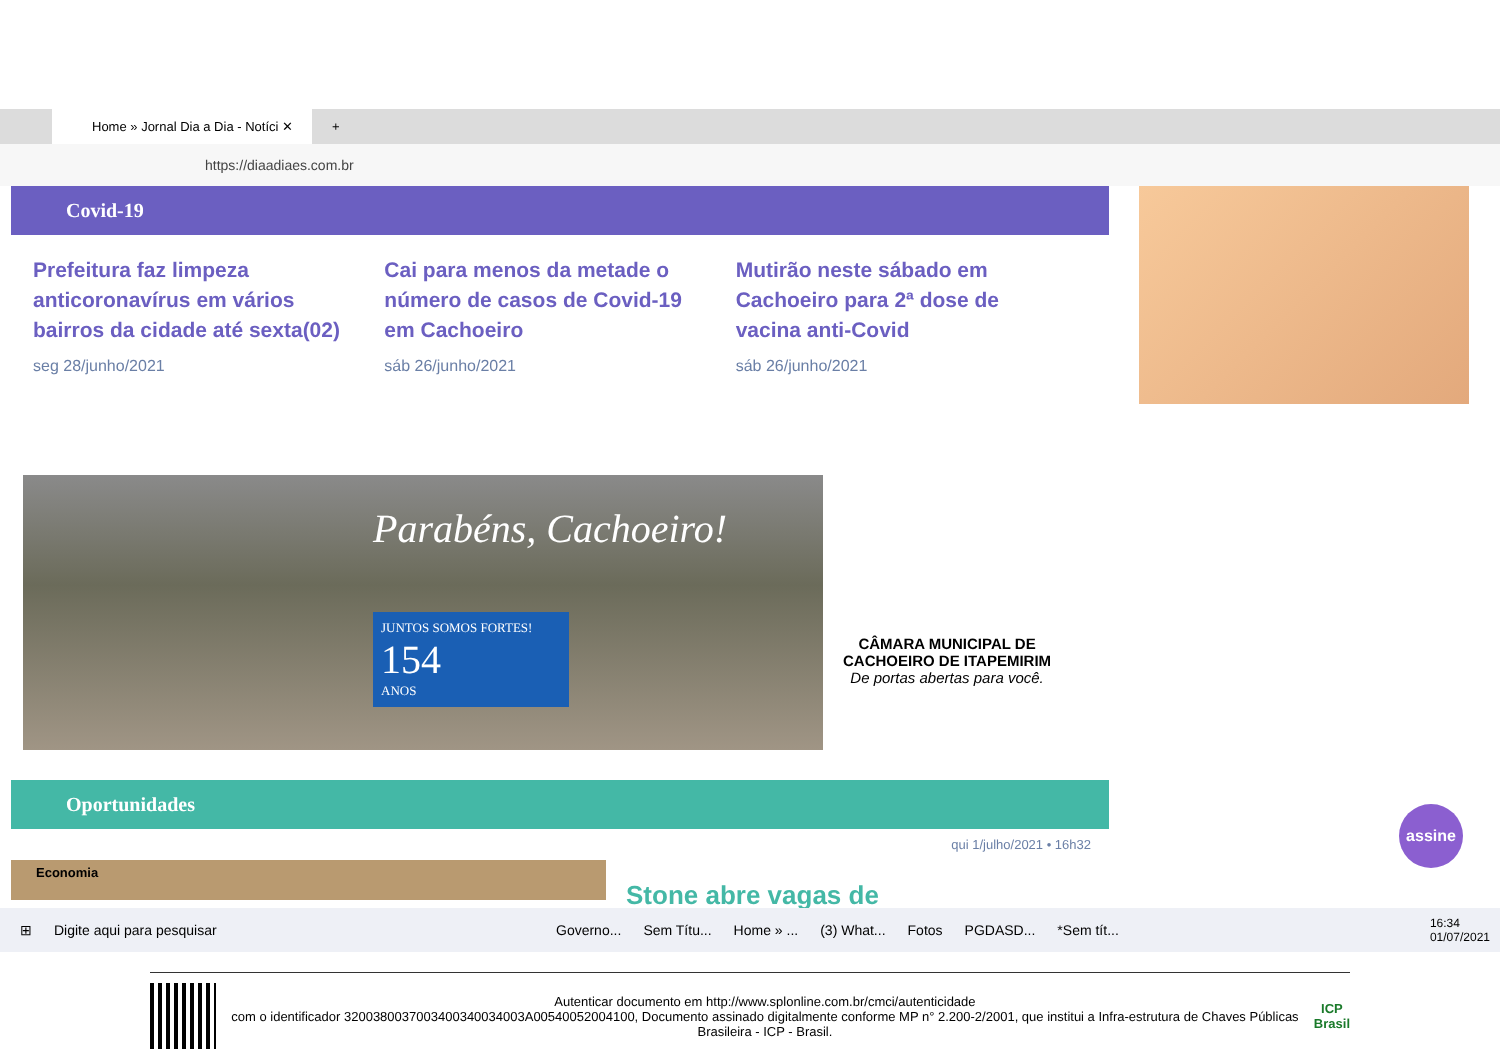Home » Jornal Dia a Dia - Notíci ✕
+
https://diaadiaes.com.br
Covid-19
Prefeitura faz limpeza anticoronavírus em vários bairros da cidade até sexta(02)
seg 28/junho/2021
Cai para menos da metade o número de casos de Covid-19 em Cachoeiro
sáb 26/junho/2021
Mutirão neste sábado em Cachoeiro para 2ª dose de vacina anti-Covid
sáb 26/junho/2021
Parabéns, Cachoeiro!
JUNTOS SOMOS FORTES!
154
ANOS
CÂMARA MUNICIPAL DE
CACHOEIRO DE ITAPEMIRIM
De portas abertas para você.
Oportunidades
qui 1/julho/2021 • 16h32
Economia
Stone abre vagas de
assine
⊞ Digite aqui para pesquisar Governo... Sem Títu... Home » ... (3) What... Fotos PGDASD... *Sem tít... 16:34
01/07/2021
Autenticar documento em http://www.splonline.com.br/cmci/autenticidade
com o identificador 3200380037003400340034003A00540052004100, Documento assinado digitalmente conforme MP n° 2.200-2/2001, que institui a Infra-estrutura de Chaves Públicas Brasileira - ICP - Brasil.
ICP
Brasil